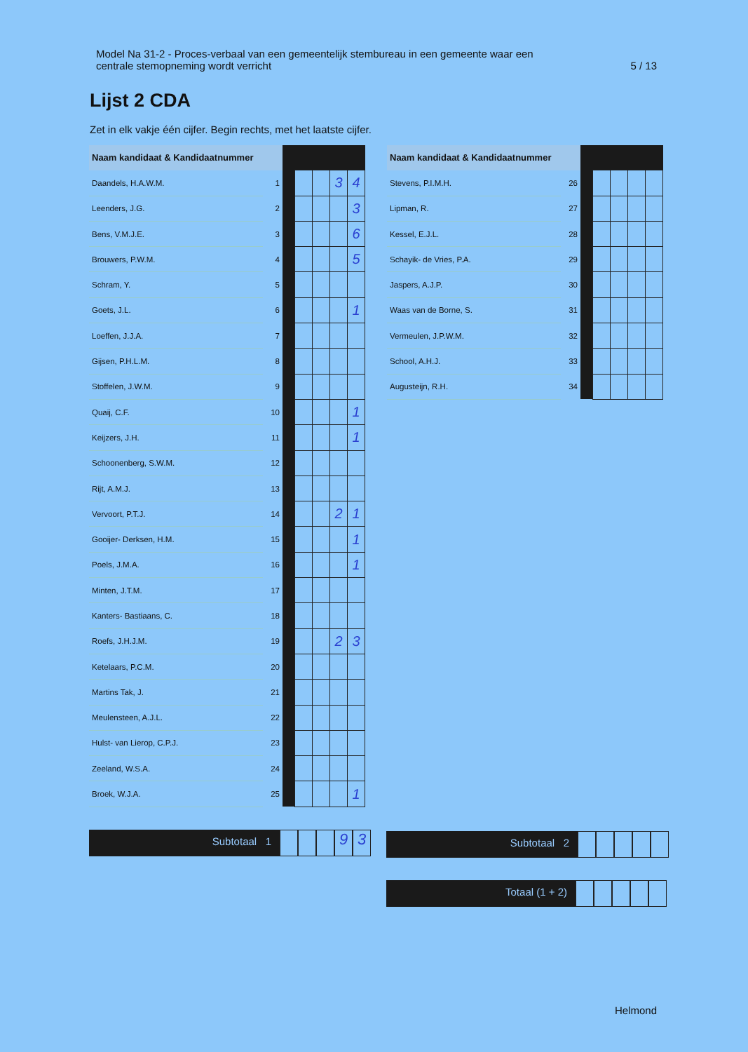Model Na 31-2 - Proces-verbaal van een gemeentelijk stembureau in een gemeente waar een
centrale stemopneming wordt verricht 5 / 13
Lijst 2 CDA
Zet in elk vakje één cijfer. Begin rechts, met het laatste cijfer.
| Naam kandidaat & Kandidaatnummer | | | | | | |
| --- | --- | --- | --- | --- | --- | --- |
| Daandels, H.A.W.M. | 1 | | | | 3 | 4 |
| Leenders, J.G. | 2 | | | | | 3 |
| Bens, V.M.J.E. | 3 | | | | | 6 |
| Brouwers, P.W.M. | 4 | | | | | 5 |
| Schram, Y. | 5 | | | | | |
| Goets, J.L. | 6 | | | | | 1 |
| Loeffen, J.J.A. | 7 | | | | | |
| Gijsen, P.H.L.M. | 8 | | | | | |
| Stoffelen, J.W.M. | 9 | | | | | |
| Quaij, C.F. | 10 | | | | | 1 |
| Keijzers, J.H. | 11 | | | | | 1 |
| Schoonenberg, S.W.M. | 12 | | | | | |
| Rijt, A.M.J. | 13 | | | | | |
| Vervoort, P.T.J. | 14 | | | | 2 | 1 |
| Gooijer- Derksen, H.M. | 15 | | | | | 1 |
| Poels, J.M.A. | 16 | | | | | 1 |
| Minten, J.T.M. | 17 | | | | | |
| Kanters- Bastiaans, C. | 18 | | | | | |
| Roefs, J.H.J.M. | 19 | | | | 2 | 3 |
| Ketelaars, P.C.M. | 20 | | | | | |
| Martins Tak, J. | 21 | | | | | |
| Meulensteen, A.J.L. | 22 | | | | | |
| Hulst- van Lierop, C.P.J. | 23 | | | | | |
| Zeeland, W.S.A. | 24 | | | | | |
| Broek, W.J.A. | 25 | | | | | 1 |
| Naam kandidaat & Kandidaatnummer | | | | | | |
| --- | --- | --- | --- | --- | --- | --- |
| Stevens, P.I.M.H. | 26 | | | | | |
| Lipman, R. | 27 | | | | | |
| Kessel, E.J.L. | 28 | | | | | |
| Schayik- de Vries, P.A. | 29 | | | | | |
| Jaspers, A.J.P. | 30 | | | | | |
| Waas van de Borne, S. | 31 | | | | | |
| Vermeulen, J.P.W.M. | 32 | | | | | |
| School, A.H.J. | 33 | | | | | |
| Augusteijn, R.H. | 34 | | | | | |
Subtotaal 1
9 3
Subtotaal 2
Totaal (1 + 2)
Helmond